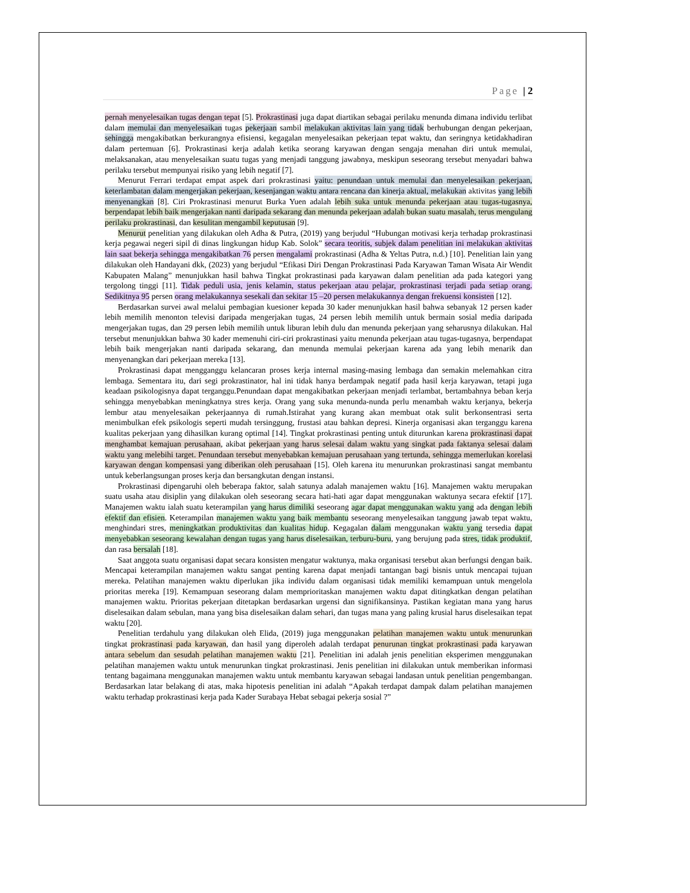Page | 2
pernah menyelesaikan tugas dengan tepat [5]. Prokrastinasi juga dapat diartikan sebagai perilaku menunda dimana individu terlibat dalam memulai dan menyelesaikan tugas pekerjaan sambil melakukan aktivitas lain yang tidak berhubungan dengan pekerjaan, sehingga mengakibatkan berkurangnya efisiensi, kegagalan menyelesaikan pekerjaan tepat waktu, dan seringnya ketidakhadiran dalam pertemuan [6]. Prokrastinasi kerja adalah ketika seorang karyawan dengan sengaja menahan diri untuk memulai, melaksanakan, atau menyelesaikan suatu tugas yang menjadi tanggung jawabnya, meskipun seseorang tersebut menyadari bahwa perilaku tersebut mempunyai risiko yang lebih negatif [7].
Menurut Ferrari terdapat empat aspek dari prokrastinasi yaitu: penundaan untuk memulai dan menyelesaikan pekerjaan, keterlambatan dalam mengerjakan pekerjaan, kesenjangan waktu antara rencana dan kinerja aktual, melakukan aktivitas yang lebih menyenangkan [8]. Ciri Prokrastinasi menurut Burka Yuen adalah lebih suka untuk menunda pekerjaan atau tugas-tugasnya, berpendapat lebih baik mengerjakan nanti daripada sekarang dan menunda pekerjaan adalah bukan suatu masalah, terus mengulang perilaku prokrastinasi, dan kesulitan mengambil keputusan [9].
Menurut penelitian yang dilakukan oleh Adha & Putra, (2019) yang berjudul “Hubungan motivasi kerja terhadap prokrastinasi kerja pegawai negeri sipil di dinas lingkungan hidup Kab. Solok” secara teoritis, subjek dalam penelitian ini melakukan aktivitas lain saat bekerja sehingga mengakibatkan 76 persen mengalami prokrastinasi (Adha & Yeltas Putra, n.d.) [10]. Penelitian lain yang dilakukan oleh Handayani dkk, (2023) yang berjudul “Efikasi Diri Dengan Prokrastinasi Pada Karyawan Taman Wisata Air Wendit Kabupaten Malang” menunjukkan hasil bahwa Tingkat prokrastinasi pada karyawan dalam penelitian ada pada kategori yang tergolong tinggi [11]. Tidak peduli usia, jenis kelamin, status pekerjaan atau pelajar, prokrastinasi terjadi pada setiap orang. Sedikitnya 95 persen orang melakukannya sesekali dan sekitar 15 –20 persen melakukannya dengan frekuensi konsisten [12].
Berdasarkan survei awal melalui pembagian kuesioner kepada 30 kader menunjukkan hasil bahwa sebanyak 12 persen kader lebih memilih menonton televisi daripada mengerjakan tugas, 24 persen lebih memilih untuk bermain sosial media daripada mengerjakan tugas, dan 29 persen lebih memilih untuk liburan lebih dulu dan menunda pekerjaan yang seharusnya dilakukan. Hal tersebut menunjukkan bahwa 30 kader memenuhi ciri-ciri prokrastinasi yaitu menunda pekerjaan atau tugas-tugasnya, berpendapat lebih baik mengerjakan nanti daripada sekarang, dan menunda memulai pekerjaan karena ada yang lebih menarik dan menyenangkan dari pekerjaan mereka [13].
Prokrastinasi dapat mengganggu kelancaran proses kerja internal masing-masing lembaga dan semakin melemahkan citra lembaga. Sementara itu, dari segi prokrastinator, hal ini tidak hanya berdampak negatif pada hasil kerja karyawan, tetapi juga keadaan psikologisnya dapat terganggu.Penundaan dapat mengakibatkan pekerjaan menjadi terlambat, bertambahnya beban kerja sehingga menyebabkan meningkatnya stres kerja. Orang yang suka menunda-nunda perlu menambah waktu kerjanya, bekerja lembur atau menyelesaikan pekerjaannya di rumah.Istirahat yang kurang akan membuat otak sulit berkonsentrasi serta menimbulkan efek psikologis seperti mudah tersinggung, frustasi atau bahkan depresi. Kinerja organisasi akan terganggu karena kualitas pekerjaan yang dihasilkan kurang optimal [14]. Tingkat prokrastinasi penting untuk diturunkan karena prokrastinasi dapat menghambat kemajuan perusahaan, akibat pekerjaan yang harus selesai dalam waktu yang singkat pada faktanya selesai dalam waktu yang melebihi target. Penundaan tersebut menyebabkan kemajuan perusahaan yang tertunda, sehingga memerlukan korelasi karyawan dengan kompensasi yang diberikan oleh perusahaan [15]. Oleh karena itu menurunkan prokrastinasi sangat membantu untuk keberlangsungan proses kerja dan bersangkutan dengan instansi.
Prokrastinasi dipengaruhi oleh beberapa faktor, salah satunya adalah manajemen waktu [16]. Manajemen waktu merupakan suatu usaha atau disiplin yang dilakukan oleh seseorang secara hati-hati agar dapat menggunakan waktunya secara efektif [17]. Manajemen waktu ialah suatu keterampilan yang harus dimiliki seseorang agar dapat menggunakan waktu yang ada dengan lebih efektif dan efisien. Keterampilan manajemen waktu yang baik membantu seseorang menyelesaikan tanggung jawab tepat waktu, menghindari stres, meningkatkan produktivitas dan kualitas hidup. Kegagalan dalam menggunakan waktu yang tersedia dapat menyebabkan seseorang kewalahan dengan tugas yang harus diselesaikan, terburu-buru, yang berujung pada stres, tidak produktif, dan rasa bersalah [18].
Saat anggota suatu organisasi dapat secara konsisten mengatur waktunya, maka organisasi tersebut akan berfungsi dengan baik. Mencapai keterampilan manajemen waktu sangat penting karena dapat menjadi tantangan bagi bisnis untuk mencapai tujuan mereka. Pelatihan manajemen waktu diperlukan jika individu dalam organisasi tidak memiliki kemampuan untuk mengelola prioritas mereka [19]. Kemampuan seseorang dalam memprioritaskan manajemen waktu dapat ditingkatkan dengan pelatihan manajemen waktu. Prioritas pekerjaan ditetapkan berdasarkan urgensi dan signifikansinya. Pastikan kegiatan mana yang harus diselesaikan dalam sebulan, mana yang bisa diselesaikan dalam sehari, dan tugas mana yang paling krusial harus diselesaikan tepat waktu [20].
Penelitian terdahulu yang dilakukan oleh Elida, (2019) juga menggunakan pelatihan manajemen waktu untuk menurunkan tingkat prokrastinasi pada karyawan, dan hasil yang diperoleh adalah terdapat penurunan tingkat prokrastinasi pada karyawan antara sebelum dan sesudah pelatihan manajemen waktu [21]. Penelitian ini adalah jenis penelitian eksperimen menggunakan pelatihan manajemen waktu untuk menurunkan tingkat prokrastinasi. Jenis penelitian ini dilakukan untuk memberikan informasi tentang bagaimana menggunakan manajemen waktu untuk membantu karyawan sebagai landasan untuk penelitian pengembangan. Berdasarkan latar belakang di atas, maka hipotesis penelitian ini adalah “Apakah terdapat dampak dalam pelatihan manajemen waktu terhadap prokrastinasi kerja pada Kader Surabaya Hebat sebagai pekerja sosial ?”